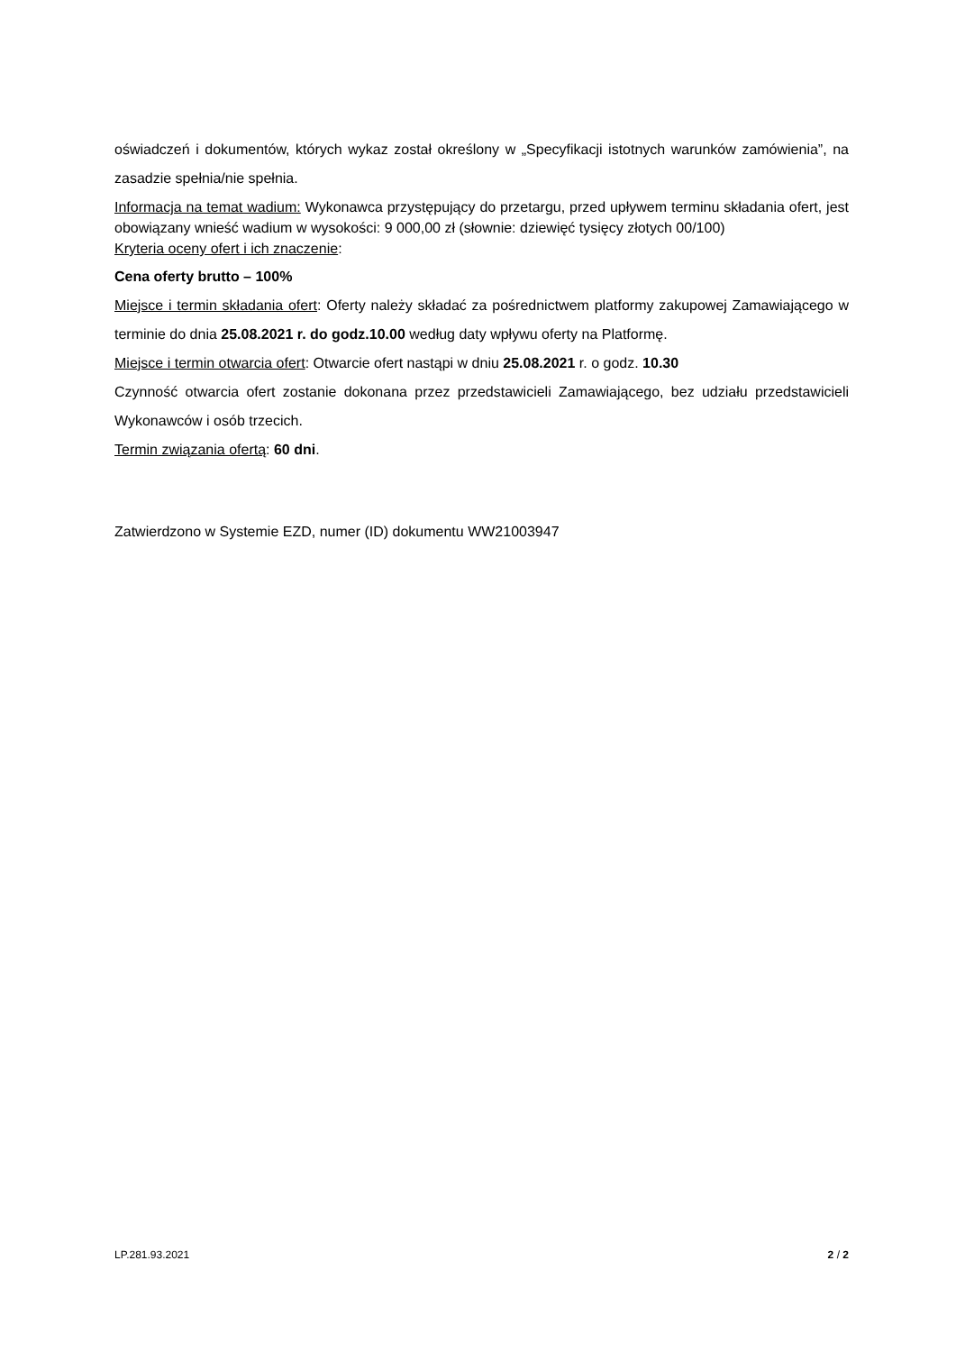oświadczeń i dokumentów, których wykaz został określony w „Specyfikacji istotnych warunków zamówienia”, na zasadzie spełnia/nie spełnia.
Informacja na temat wadium: Wykonawca przystępujący do przetargu, przed upływem terminu składania ofert, jest obowiązany wnieść wadium w wysokości: 9 000,00 zł (słownie: dziewięć tysięcy złotych 00/100)
Kryteria oceny ofert i ich znaczenie:
Cena oferty brutto – 100%
Miejsce i termin składania ofert: Oferty należy składać za pośrednictwem platformy zakupowej Zamawiającego w terminie do dnia 25.08.2021 r. do godz.10.00 według daty wpływu oferty na Platformę.
Miejsce i termin otwarcia ofert: Otwarcie ofert nastąpi w dniu 25.08.2021 r. o godz. 10.30
Czynność otwarcia ofert zostanie dokonana przez przedstawicieli Zamawiającego, bez udziału przedstawicieli Wykonawców i osób trzecich.
Termin związania ofertą: 60 dni.
Zatwierdzono w Systemie EZD, numer (ID) dokumentu WW21003947
LP.281.93.2021 2 / 2